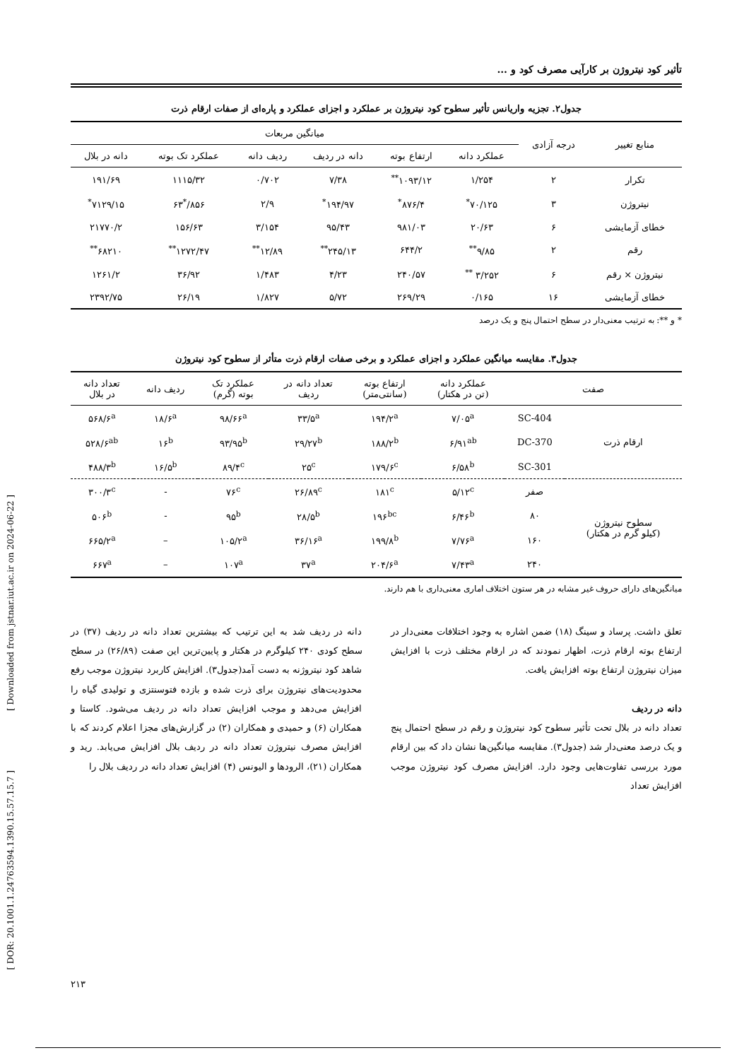تأثیر کود نیتروژن بر کارآیی مصرف کود و ...
جدول۲. تجزیه واریانس تأثیر سطوح کود نیتروژن بر عملکرد و اجزای عملکرد و پاره‌ای از صفات ارقام ذرت
| منابع تغییر | درجه آزادی | میانگین مربعات | | | | | |
| --- | --- | --- | --- | --- | --- | --- | --- |
| | | عملکرد دانه | ارتفاع بوته | دانه در ردیف | ردیف دانه | عملکرد تک بوته | دانه در بلال |
| تکرار | ۲ | ۱/۲۵۴ | ۱۰۹۳/۱۲<sup>**</sup> | ۷/۳۸ | ۰/۷۰۲ | ۱۱۱۵/۳۲ | ۱۹۱/۶۹ |
| نیتروژن | ۳ | ۷۰/۱۲۵<sup>*</sup> | ۸۷۶/۴<sup>*</sup> | ۱۹۴/۹۷<sup>*</sup> | ۲/۹ | ۸۵۶/<sup>*</sup>۶۳ | ۷۱۲۹/۱۵<sup>*</sup> |
| خطای آزمایشی | ۶ | ۲۰/۶۳ | ۹۸۱/۰۳ | ۹۵/۴۳ | ۳/۱۵۴ | ۱۵۶/۶۳ | ۲۱۷۷۰/۲ |
| رقم | ۲ | ۹/۸۵<sup>**</sup> | ۶۴۴/۲ | ۲۴۵/۱۳<sup>**</sup> | ۱۲/۸۹<sup>**</sup> | ۱۲۷۲/۴۷<sup>**</sup> | ۶۸۲۱۰<sup>**</sup> |
| نیتروژن × رقم | ۶ | ۳/۲۵۲ <sup>**</sup> | ۲۴۰/۵۷ | ۴/۲۳ | ۱/۴۸۳ | ۳۶/۹۲ | ۱۲۶۱/۲ |
| خطای آزمایشی | ۱۶ | ۰/۱۶۵ | ۲۶۹/۲۹ | ۵/۷۲ | ۱/۸۲۷ | ۲۶/۱۹ | ۲۳۹۲/۷۵ |
* و **: به ترتیب معنی‌دار در سطح احتمال پنج و یک درصد
جدول۳. مقایسه میانگین عملکرد و اجزای عملکرد و برخی صفات ارقام ذرت متأثر از سطوح کود نیتروژن
| صفت | | عملکرد دانه (تن در هکتار) | ارتفاع بوته (سانتی‌متر) | تعداد دانه در ردیف | عملکرد تک بوته (گرم) | ردیف دانه | تعداد دانه در بلال |
| --- | --- | --- | --- | --- | --- | --- | --- |
| ارقام ذرت | SC-404 | ۷/۰۵<sup>a</sup> | ۱۹۴/۲<sup>a</sup> | ۳۳/۵<sup>a</sup> | ۹۸/۶۶<sup>a</sup> | ۱۸/۶<sup>a</sup> | ۵۶۸/۶<sup>a</sup> |
| | DC-370 | ۶/۹۱<sup>ab</sup> | ۱۸۸/۲<sup>b</sup> | ۲۹/۲۷<sup>b</sup> | ۹۳/۹۵<sup>b</sup> | ۱۶<sup>b</sup> | ۵۲۸/۶<sup>ab</sup> |
| | SC-301 | ۶/۵۸<sup>b</sup> | ۱۷۹/۶<sup>c</sup> | ۲۵<sup>c</sup> | ۸۹/۴<sup>c</sup> | ۱۶/۵<sup>b</sup> | ۴۸۸/۳<sup>b</sup> |
| سطوح نیتروژن (کیلو گرم در هکتار) | صفر | ۵/۱۲<sup>c</sup> | ۱۸۱<sup>c</sup> | ۲۶/۸۹<sup>c</sup> | ۷۶<sup>c</sup> | - | ۳۰۰/۳<sup>c</sup> |
| | ۸۰ | ۶/۴۶<sup>b</sup> | ۱۹۶<sup>bc</sup> | ۲۸/۵<sup>b</sup> | ۹۵<sup>b</sup> | - | ۵۰۶<sup>b</sup> |
| | ۱۶۰ | ۷/۷۶<sup>a</sup> | ۱۹۹/۸<sup>b</sup> | ۳۶/۱۶<sup>a</sup> | ۱۰۵/۲<sup>a</sup> | – | ۶۶۵/۲<sup>a</sup> |
| | ۲۴۰ | ۷/۴۳<sup>a</sup> | ۲۰۴/۶<sup>a</sup> | ۳۷<sup>a</sup> | ۱۰۷<sup>a</sup> | – | ۶۶۷<sup>a</sup> |
میانگین‌های دارای حروف غیر مشابه در هر ستون اختلاف اماری معنی‌داری با هم دارند.
تعلق داشت. پرساد و سینگ (۱۸) ضمن اشاره به وجود اختلافات معنی‌دار در ارتفاع بوته ارقام ذرت، اظهار نمودند که در ارقام مختلف ذرت با افزایش میزان نیتروژن ارتفاع بوته افزایش یافت.
دانه در ردیف
تعداد دانه در بلال تحت تأثیر سطوح کود نیتروژن و رقم در سطح احتمال پنج و یک درصد معنی‌دار شد (جدول۳). مقایسه میانگین‌ها نشان داد که بین ارقام مورد بررسی تفاوت‌هایی وجود دارد. افزایش مصرف کود نیتروژن موجب افزایش تعداد
دانه در ردیف شد به این ترتیب که بیشترین تعداد دانه در ردیف (۳۷) در سطح کودی ۲۴۰ کیلوگرم در هکتار و پایین‌ترین این صفت (۲۶/۸۹) در سطح شاهد کود نیتروژنه به دست آمد(جدول۳). افزایش کاربرد نیتروژن موجب رفع محدودیت‌های نیتروژن برای ذرت شده و بازده فتوسنتزی و تولیدی گیاه را افزایش می‌دهد و موجب افزایش تعداد دانه در ردیف می‌شود. کاستا و همکاران (۶) و حمیدی و همکاران (۲) در گزارش‌های مجزا اعلام کردند که با افزایش مصرف نیتروژن تعداد دانه در ردیف بلال افزایش می‌یابد. رید و همکاران (۲۱)، الرودها و الیونس (۴) افزایش تعداد دانه در ردیف بلال را
[ Downloaded from jstnar.iut.ac.ir on 2024-06-22 ]
[ DOR: 20.1001.1.24763594.1390.15.57.15.7 ]
۲۱۳